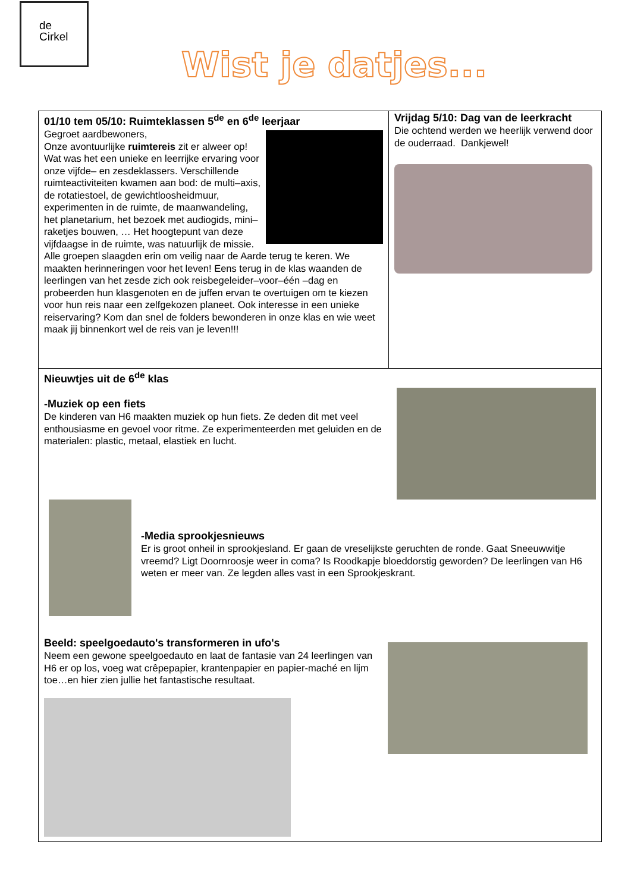de
Cirkel
Wist je datjes...
01/10 tem 05/10: Ruimteklassen 5<sup>de</sup> en 6<sup>de</sup> leerjaar
Gegroet aardbewoners,
Onze avontuurlijke ruimtereis zit er alweer op! Wat was het een unieke en leerrijke ervaring voor onze vijfde– en zesdeklassers. Verschillende ruimteactiviteiten kwamen aan bod: de multi–axis, de rotatiestoel, de gewichtloosheidmuur, experimenten in de ruimte, de maanwandeling, het planetarium, het bezoek met audiogids, mini–raketjes bouwen, … Het hoogtepunt van deze vijfdaagse in de ruimte, was natuurlijk de missie. Alle groepen slaagden erin om veilig naar de Aarde terug te keren. We maakten herinneringen voor het leven! Eens terug in de klas waanden de leerlingen van het zesde zich ook reisbegeleider–voor–één –dag en probeerden hun klasgenoten en de juffen ervan te overtuigen om te kiezen voor hun reis naar een zelfgekozen planeet. Ook interesse in een unieke reiservaring? Kom dan snel de folders bewonderen in onze klas en wie weet maak jij binnenkort wel de reis van je leven!!!
Vrijdag 5/10: Dag van de leerkracht
Die ochtend werden we heerlijk verwend door de ouderraad. Dankjewel!
Nieuwtjes uit de 6<sup>de</sup> klas
-Muziek op een fiets
De kinderen van H6 maakten muziek op hun fiets. Ze deden dit met veel enthousiasme en gevoel voor ritme. Ze experimenteerden met geluiden en de materialen: plastic, metaal, elastiek en lucht.
-Media sprookjesnieuws
Er is groot onheil in sprookjesland. Er gaan de vreselijkste geruchten de ronde. Gaat Sneeuwwitje vreemd? Ligt Doornroosje weer in coma? Is Roodkapje bloeddorstig geworden? De leerlingen van H6 weten er meer van. Ze legden alles vast in een Sprookjeskrant.
Beeld: speelgoedauto's transformeren in ufo's
Neem een gewone speelgoedauto en laat de fantasie van 24 leerlingen van H6 er op los, voeg wat crêpepapier, krantenpapier en papier-maché en lijm toe…en hier zien jullie het fantastische resultaat.